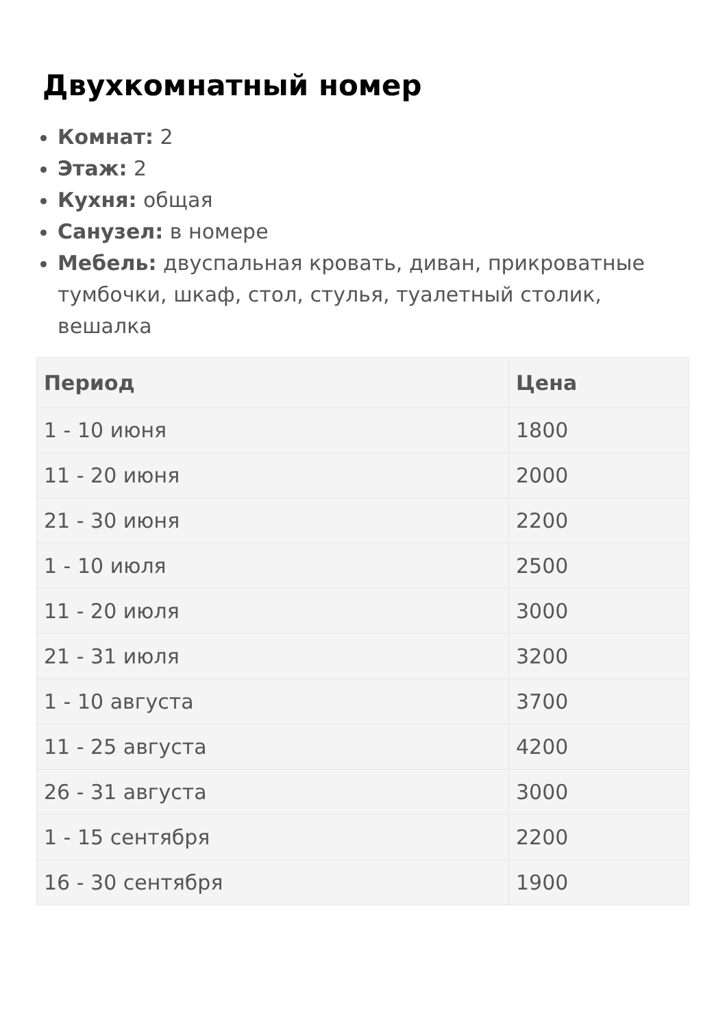Двухкомнатный номер
Комнат: 2
Этаж: 2
Кухня: общая
Санузел: в номере
Мебель: двуспальная кровать, диван, прикроватные тумбочки, шкаф, стол, стулья, туалетный столик, вешалка
| Период | Цена |
| --- | --- |
| 1 - 10 июня | 1800 |
| 11 - 20 июня | 2000 |
| 21 - 30 июня | 2200 |
| 1 - 10 июля | 2500 |
| 11 - 20 июля | 3000 |
| 21 - 31 июля | 3200 |
| 1 - 10 августа | 3700 |
| 11 - 25 августа | 4200 |
| 26 - 31 августа | 3000 |
| 1 - 15 сентября | 2200 |
| 16 - 30 сентября | 1900 |